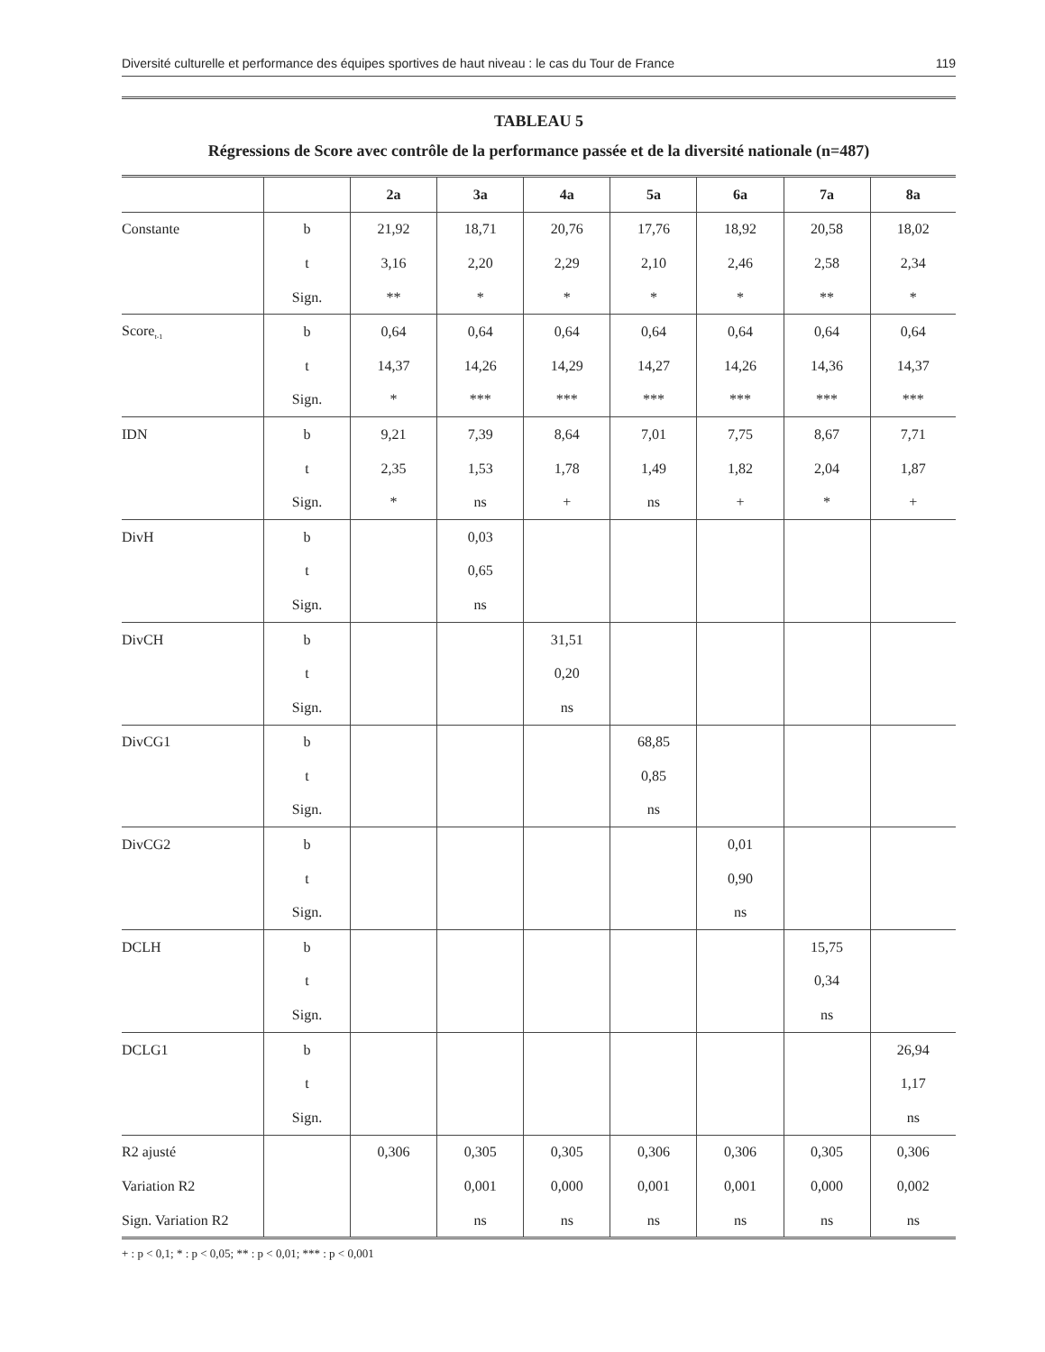Diversité culturelle et performance des équipes sportives de haut niveau : le cas du Tour de France 119
TABLEAU 5
Régressions de Score avec contrôle de la performance passée et de la diversité nationale (n=487)
| | | 2a | 3a | 4a | 5a | 6a | 7a | 8a |
| --- | --- | --- | --- | --- | --- | --- | --- | --- |
| Constante | b | 21,92 | 18,71 | 20,76 | 17,76 | 18,92 | 20,58 | 18,02 |
| | t | 3,16 | 2,20 | 2,29 | 2,10 | 2,46 | 2,58 | 2,34 |
| | Sign. | ** | * | * | * | * | ** | * |
| Score<sub>t-1</sub> | b | 0,64 | 0,64 | 0,64 | 0,64 | 0,64 | 0,64 | 0,64 |
| | t | 14,37 | 14,26 | 14,29 | 14,27 | 14,26 | 14,36 | 14,37 |
| | Sign. | * | *** | *** | *** | *** | *** | *** |
| IDN | b | 9,21 | 7,39 | 8,64 | 7,01 | 7,75 | 8,67 | 7,71 |
| | t | 2,35 | 1,53 | 1,78 | 1,49 | 1,82 | 2,04 | 1,87 |
| | Sign. | * | ns | + | ns | + | * | + |
| DivH | b | | 0,03 | | | | | |
| | t | | 0,65 | | | | | |
| | Sign. | | ns | | | | | |
| DivCH | b | | | 31,51 | | | | |
| | t | | | 0,20 | | | | |
| | Sign. | | | ns | | | | |
| DivCG1 | b | | | | 68,85 | | | |
| | t | | | | 0,85 | | | |
| | Sign. | | | | ns | | | |
| DivCG2 | b | | | | | 0,01 | | |
| | t | | | | | 0,90 | | |
| | Sign. | | | | | ns | | |
| DCLH | b | | | | | | 15,75 | |
| | t | | | | | | 0,34 | |
| | Sign. | | | | | | ns | |
| DCLG1 | b | | | | | | | 26,94 |
| | t | | | | | | | 1,17 |
| | Sign. | | | | | | | ns |
| R2 ajusté | | 0,306 | 0,305 | 0,305 | 0,306 | 0,306 | 0,305 | 0,306 |
| Variation R2 | | | 0,001 | 0,000 | 0,001 | 0,001 | 0,000 | 0,002 |
| Sign. Variation R2 | | | ns | ns | ns | ns | ns | ns |
+ : p < 0,1; * : p < 0,05; ** : p < 0,01; *** : p < 0,001